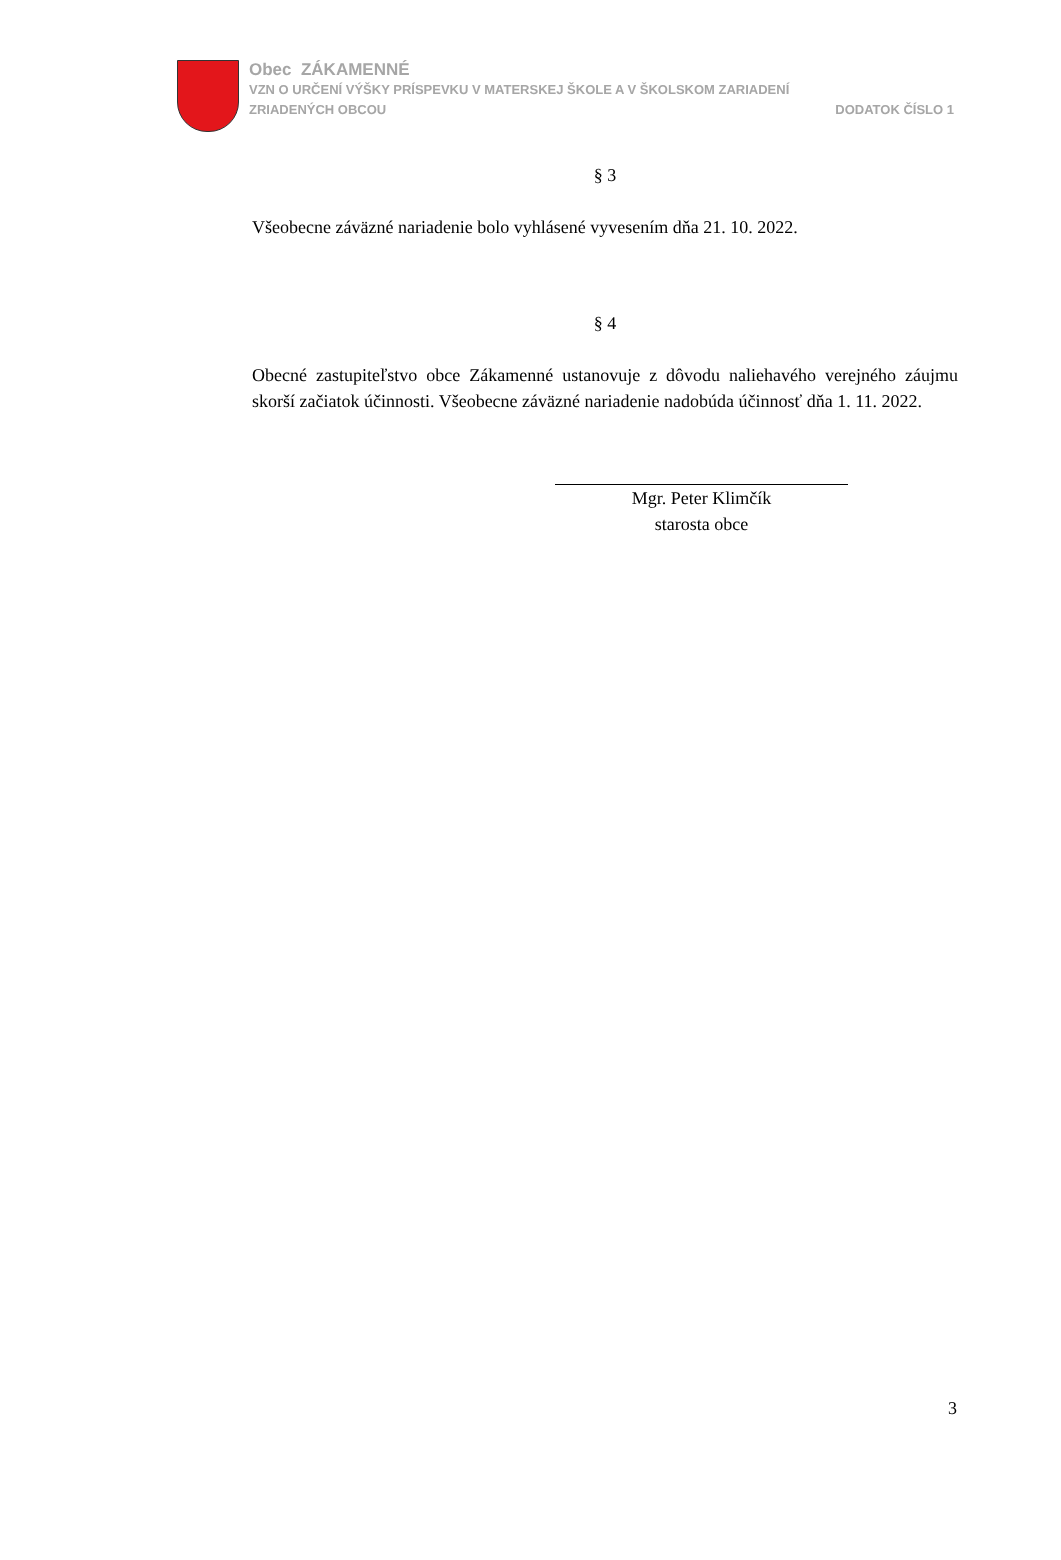Obec ZÁKAMENNÉ
VZN O URČENÍ VÝŠKY PRÍSPEVKU V MATERSKEJ ŠKOLE A V ŠKOLSKOM ZARIADENÍ
ZRIADENÝCH OBCOU DODATOK ČÍSLO 1
§ 3
Všeobecne záväzné nariadenie bolo vyhlásené vyvesením dňa 21. 10. 2022.
§ 4
Obecné zastupiteľstvo obce Zákamenné ustanovuje z dôvodu naliehavého verejného záujmu skorší začiatok účinnosti. Všeobecne záväzné nariadenie nadobúda účinnosť dňa 1. 11. 2022.
Mgr. Peter Klimčík
starosta obce
3